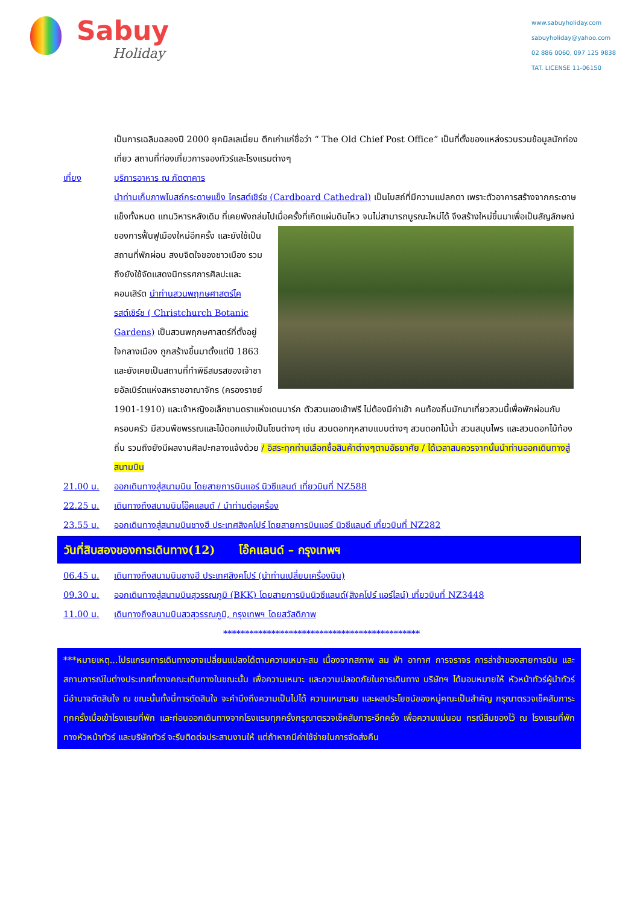Sabuy
Holiday
www.sabuyholiday.com
sabuyholiday@yahoo.com
02 886 0060, 097 125 9838
TAT. LICENSE 11-06150
เป็นการเฉลิมฉลองปี 2000 ยุคมิลเลเนี่ยม ตึกเก่าแก่ชื่อว่า “ The Old Chief Post Office” เป็นที่ตั้งของแหล่งรวบรวมข้อมูลนักท่องเที่ยว สถานที่ท่องเที่ยวการจองทัวร์และโรงแรมต่างๆ
เที่ยง บริการอาหาร ณ ภัตตาคาร
นำท่านเก็บภาพโบสถ์กระดาษแข็ง ไครสต์เชิร์ช (Cardboard Cathedral) เป็นโบสถ์ที่มีความแปลกตา เพราะตัวอาคารสร้างจากกระดาษแข็งทั้งหมด แทนวิหารหลังเดิม ที่เคยพังถล่มไปเมื่อครั้งที่เกิดแผ่นดินไหว จนไม่สามารถบูรณะใหม่ได้ จึงสร้างใหม่ขึ้นมาเพื่อเป็นสัญลักษณ์ของการฟื้นฟูเมืองใหม่อีกครั้ง และยังใช้เป็น
สถานที่พักผ่อน สงบจิตใจของชาวเมือง รวมถึงยังใช้จัดแสดงนิทรรศการศิลปะและคอนเสิร์ต นำท่านสวนพฤกษศาสตร์ไครสต์เชิร์ช ( Christchurch Botanic Gardens) เป็นสวนพฤกษศาสตร์ที่ตั้งอยู่ใจกลางเมือง ถูกสร้างขึ้นมาตั้งแต่ปี 1863 และยังเคยเป็นสถานที่ทำพิธีสมรสของเจ้าชายอัลเบิร์ตแห่งสหราชอาณาจักร (ครองราชย์ 1901-1910) และเจ้าหญิงอเล็กซานดราแห่งเดนมาร์ก ตัวสวนเองเข้าฟรี ไม่ต้องมีค่าเข้า คนท้องถิ่นมักมาเที่ยวสวนนี้เพื่อพักผ่อนกับครอบครัว มีสวนพืชพรรณและไม้ดอกแบ่งเป็นโซนต่างๆ เช่น สวนดอกกุหลาบแบบต่างๆ สวนดอกไม้น้ำ สวนสมุนไพร และสวนดอกไม้ท้องถิ่น รวมถึงยังมีผลงานศิลปะกลางแจ้งด้วย / อิสระทุกท่านเลือกซื้อสินค้าต่างๆตามอัธยาศัย / ได้เวลาสมควรจากนั้นนำท่านออกเดินทางสู่สนามบิน
21.00 น. ออกเดินทางสู่สนามบิน โดยสายการบินแอร์ นิวซีแลนด์ เที่ยวบินที่ NZ588
22.25 น. เดินทางถึงสนามบินโอ๊คแลนด์ / นำท่านต่อเครื่อง
23.55 น. ออกเดินทางสู่สนามบินชางฮี ประเทศสิงคโปร์ โดยสายการบินแอร์ นิวซีแลนด์ เที่ยวบินที่ NZ282
วันที่สิบสองของการเดินทาง(12) โอ๊คแลนด์ – กรุงเทพฯ
06.45 น. เดินทางถึงสนามบินชางฮี ประเทศสิงคโปร์ (นำท่านเปลี่ยนเครื่องบิน)
09.30 น. ออกเดินทางสู่สนามบินสุวรรณภูมิ (BKK) โดยสายการบินนิวซีแลนด์(สิงคโปร์ แอร์ไลน์) เที่ยวบินที่ NZ3448
11.00 น. เดินทางถึงสนามบินสวสุวรรณภูมิ, กรุงเทพฯ โดยสวัสดิภาพ
*********************************************
***หมายเหตุ...โปรแกรมการเดินทางอาจเปลี่ยนแปลงได้ตามความเหมาะสม เนื่องจากสภาพ ลม ฟ้า อากาศ การจราจร การล่าช้าของสายการบิน และสถานการณ์ในต่างประเทศที่ทางคณะเดินทางในขณะนั้น เพื่อความเหมาะ และความปลอดภัยในการเดินทาง บริษัทฯ ได้มอบหมายให้ หัวหน้าทัวร์ผู้นำทัวร์ มีอำนาจตัดสินใจ ณ ขณะนั้นทั้งนี้การตัดสินใจ จะคำนึงถึงความเป็นไปได้ ความเหมาะสม และผลประโยชน์ของหมู่คณะเป็นสำคัญ กรุณาตรวจเช็คสัมภาระทุกครั้งเมื่อเข้าโรงแรมที่พัก และก่อนออกเดินทางจากโรงแรมทุกครั้งกรุณาตรวจเช็คสัมภาระอีกครั้ง เพื่อความแน่นอน กรณีลืมของไว้ ณ โรงแรมที่พัก ทางหัวหน้าทัวร์ และบริษัททัวร์ จะรีบติดต่อประสานงานให้ แต่ถ้าหากมีค่าใช้จ่ายในการจัดส่งคืน